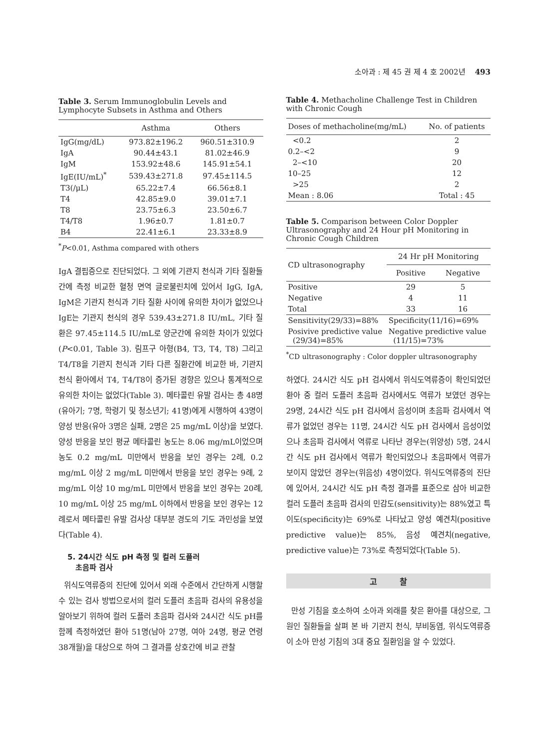소아과 : 제 45 권 제 4 호 2002년 493
Table 3. Serum Immunoglobulin Levels and Lymphocyte Subsets in Asthma and Others
| | Asthma | Others |
| --- | --- | --- |
| IgG(mg/dL) | 973.82±196.2 | 960.51±310.9 |
| IgA | 90.44±43.1 | 81.02±46.9 |
| IgM | 153.92±48.6 | 145.91±54.1 |
| IgE(IU/mL)<sup>*</sup> | 539.43±271.8 | 97.45±114.5 |
| T3(/μL) | 65.22±7.4 | 66.56±8.1 |
| T4 | 42.85±9.0 | 39.01±7.1 |
| T8 | 23.75±6.3 | 23.50±6.7 |
| T4/T8 | 1.96±0.7 | 1.81±0.7 |
| B4 | 22.41±6.1 | 23.33±8.9 |
<sup>*</sup> P<0.01, Asthma compared with others
IgA 결핍증으로 진단되었다. 그 외에 기관지 천식과 기타 질환들간에 측정 비교한 혈청 면역 글로불린치에 있어서 IgG, IgA, IgM은 기관지 천식과 기타 질환 사이에 유의한 차이가 없었으나 IgE는 기관지 천식의 경우 539.43±271.8 IU/mL, 기타 질환은 97.45±114.5 IU/mL로 양군간에 유의한 차이가 있었다(P<0.01, Table 3). 림프구 아형(B4, T3, T4, T8) 그리고 T4/T8을 기관지 천식과 기타 다른 질환간에 비교한 바, 기관지 천식 환아에서 T4, T4/T8이 증가된 경향은 있으나 통계적으로 유의한 차이는 없었다(Table 3). 메타콜린 유발 검사는 총 48명(유아기; 7명, 학령기 및 청소년기; 41명)에게 시행하여 43명이 양성 반응(유아 3명은 실패, 2명은 25 mg/mL 이상)을 보였다. 양성 반응을 보인 평균 메타콜린 농도는 8.06 mg/mL이었으며 농도 0.2 mg/mL 미만에서 반응을 보인 경우는 2례, 0.2 mg/mL 이상 2 mg/mL 미만에서 반응을 보인 경우는 9례, 2 mg/mL 이상 10 mg/mL 미만에서 반응을 보인 경우는 20례, 10 mg/mL 이상 25 mg/mL 이하에서 반응을 보인 경우는 12례로서 메타콜린 유발 검사상 대부분 경도의 기도 과민성을 보였다(Table 4).
5. 24시간 식도 pH 측정 및 컬러 도플러
초음파 검사
위식도역류증의 진단에 있어서 외래 수준에서 간단하게 시행할 수 있는 검사 방법으로서의 컬러 도플러 초음파 검사의 유용성을 알아보기 위하여 컬러 도플러 초음파 검사와 24시간 식도 pH를 함께 측정하였던 환아 51명(남아 27명, 여아 24명, 평균 연령 38개월)을 대상으로 하여 그 결과를 상호간에 비교 관찰
Table 4. Methacholine Challenge Test in Children with Chronic Cough
| Doses of methacholine(mg/mL) | No. of patients |
| --- | --- |
| <0.2 | 2 |
| 0.2–<2 | 9 |
| 2–<10 | 20 |
| 10–25 | 12 |
| >25 | 2 |
| Mean : 8.06 | Total : 45 |
Table 5. Comparison between Color Doppler Ultrasonography and 24 Hour pH Monitoring in Chronic Cough Children
| CD ultrasonography | 24 Hr pH Monitoring | |
| --- | --- | --- |
| | Positive | Negative |
| Positive | 29 | 5 |
| Negative | 4 | 11 |
| Total | 33 | 16 |
| Sensitivity(29/33)=88% | Specificity(11/16)=69% | |
| Posivive predictive value (29/34)=85% | Negative predictive value (11/15)=73% | |
<sup>*</sup> CD ultrasonography : Color doppler ultrasonography
하였다. 24시간 식도 pH 검사에서 위식도역류증이 확인되었던 환아 중 컬러 도플러 초음파 검사에서도 역류가 보였던 경우는 29명, 24시간 식도 pH 검사에서 음성이며 초음파 검사에서 역류가 없었던 경우는 11명, 24시간 식도 pH 검사에서 음성이었으나 초음파 검사에서 역류로 나타난 경우는(위양성) 5명, 24시간 식도 pH 검사에서 역류가 확인되었으나 초음파에서 역류가 보이지 않았던 경우는(위음성) 4명이었다. 위식도역류증의 진단에 있어서, 24시간 식도 pH 측정 결과를 표준으로 삼아 비교한 컬러 도플러 초음파 검사의 민감도(sensitivity)는 88%였고 특이도(specificity)는 69%로 나타났고 양성 예견치(positive predictive value)는 85%, 음성 예견치(negative, predictive value)는 73%로 측정되었다(Table 5).
고 찰
만성 기침을 호소하여 소아과 외래를 찾은 환아를 대상으로, 그 원인 질환들을 살펴 본 바 기관지 천식, 부비동염, 위식도역류증이 소아 만성 기침의 3대 중요 질환임을 알 수 있었다.